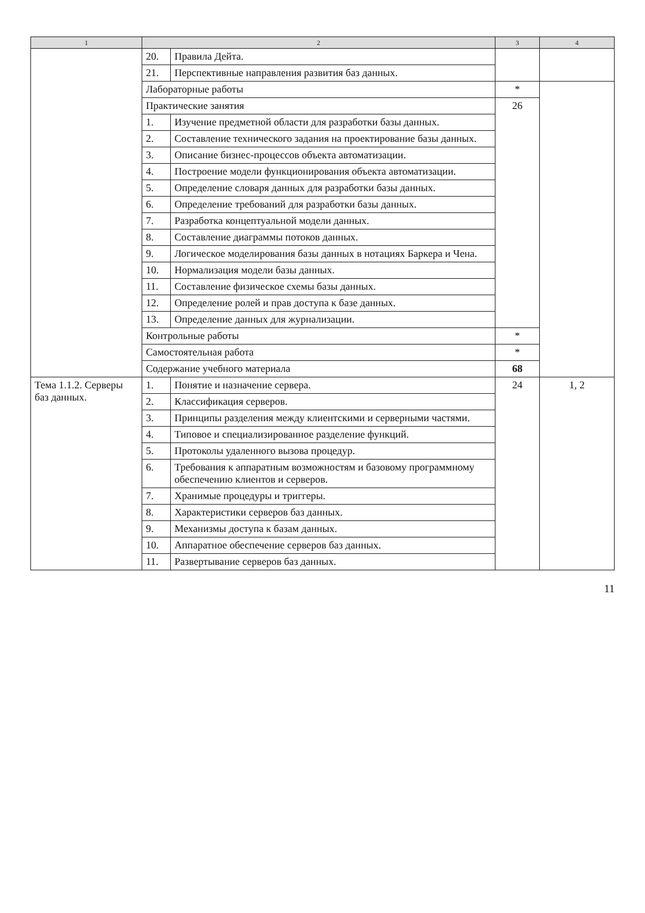| 1 | 2 | | 3 | 4 |
| --- | --- | --- | --- | --- |
| | 20. | Правила Дейта. | | |
| | 21. | Перспективные направления развития баз данных. | | |
| | Лабораторные работы | | * | |
| | Практические занятия | | 26 | |
| | 1. | Изучение предметной области для разработки базы данных. | | |
| | 2. | Составление технического задания на проектирование базы данных. | | |
| | 3. | Описание бизнес-процессов объекта автоматизации. | | |
| | 4. | Построение модели функционирования объекта автоматизации. | | |
| | 5. | Определение словаря данных для разработки базы данных. | | |
| | 6. | Определение требований для разработки базы данных. | | |
| | 7. | Разработка концептуальной модели данных. | | |
| | 8. | Составление диаграммы потоков данных. | | |
| | 9. | Логическое моделирования базы данных в нотациях Баркера и Чена. | | |
| | 10. | Нормализация модели базы данных. | | |
| | 11. | Составление физическое схемы базы данных. | | |
| | 12. | Определение ролей и прав доступа к базе данных. | | |
| | 13. | Определение данных для журнализации. | | |
| | Контрольные работы | | * | |
| | Самостоятельная работа | | * | |
| | Содержание учебного материала | | 68 | |
| Тема 1.1.2. Серверы баз данных. | 1. | Понятие и назначение сервера. | 24 | 1, 2 |
| | 2. | Классификация серверов. | | |
| | 3. | Принципы разделения между клиентскими и серверными частями. | | |
| | 4. | Типовое и специализированное разделение функций. | | |
| | 5. | Протоколы удаленного вызова процедур. | | |
| | 6. | Требования к аппаратным возможностям и базовому программному обеспечению клиентов и серверов. | | |
| | 7. | Хранимые процедуры и триггеры. | | |
| | 8. | Характеристики серверов баз данных. | | |
| | 9. | Механизмы доступа к базам данных. | | |
| | 10. | Аппаратное обеспечение серверов баз данных. | | |
| | 11. | Развертывание серверов баз данных. | | |
11